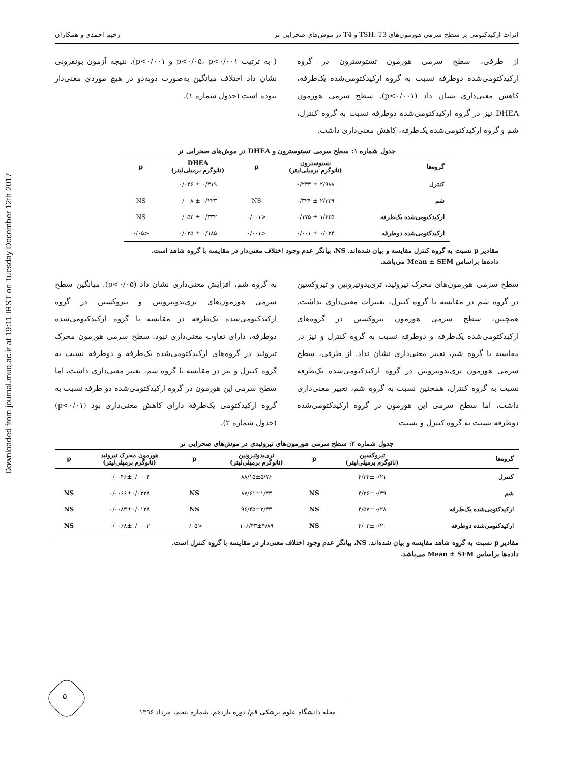Downloaded from journal.muq.ac.ir at 19:11 IRST on Tuesday December 12th 2017
اثرات ارکیدکتومی بر سطح سرمی هورمون‌های TSH، T3 و T4 در موش‌های صحرایی نر رحیم احمدی و همکاران
از طرفی، سطح سرمی هورمون تستوسترون در گروه ارکیدکتومی‌شده دوطرفه نسبت به گروه ارکیدکتومی‌شده یک‌طرفه، کاهش معنی‌داری نشان داد (p<۰/۰۰۱). سطح سرمی هورمون DHEA نیز در گروه ارکیدکتومی‌شده دوطرفه نسبت به گروه کنترل، شم و گروه ارکیدکتومی‌شده یک‌طرفه، کاهش معنی‌داری داشت.
( به ترتیب p<۰/۰۵، p<۰/۰۰۱ و p<۰/۰۰۱). نتیجه آزمون بونفرونی نشان داد اختلاف میانگین به‌صورت دوبه‌دو در هیچ موردی معنی‌دار نبوده است (جدول شماره ۱).
جدول شماره ۱: سطح سرمی تستوسترون و DHEA در موش‌های صحرایی نر
| گروه‌ها | تستوسترون (نانوگرم برمیلی‌لیتر) | p | DHEA (نانوگرم برمیلی‌لیتر) | p |
| --- | --- | --- | --- | --- |
| کنترل | ۲/۹۸۸ ± ۰/۲۳۳ | | ۰/۳۱۹ ± ۰/۰۴۶ | |
| شم | ۲/۳۲۹ ± ۰/۳۲۴ | NS | ۰/۲۲۳ ± ۰/۰۰۸ | NS |
| ارکیدکتومی‌شده یک‌طرفه | ۱/۴۲۵ ± ۰/۱۷۵ | <۰/۰۰۱ | ۰/۳۳۲ ± ۰/۰۵۲ | NS |
| ارکیدکتومی‌شده دوطرفه | ۰/۰۲۴ ± ۰/۰۰۱ | <۰/۰۰۱ | ۰/۱۸۵ ± ۰/۰۲۵ | <۰/۰۵ |
مقادیر p نسبت به گروه کنترل مقایسه و بیان شده‌اند. NS، بیانگر عدم وجود اختلاف معنی‌دار در مقایسه با گروه شاهد است.
داده‌ها براساس Mean ± SEM می‌باشد.
سطح سرمی هورمون‌های محرک تیروئید، تری‌یدوتیرونین و تیروکسین در گروه شم در مقایسه با گروه کنترل، تغییرات معنی‌داری نداشت. همچنین، سطح سرمی هورمون تیروکسین در گروه‌های ارکیدکتومی‌شده یک‌طرفه و دوطرفه نسبت به گروه کنترل و نیز در مقایسه با گروه شم، تغییر معنی‌داری نشان نداد. از طرفی، سطح سرمی هورمون تری‌یدوتیرونین در گروه ارکیدکتومی‌شده یک‌طرفه نسبت به گروه کنترل، همچنین نسبت به گروه شم، تغییر معنی‌داری داشت، اما سطح سرمی این هورمون در گروه ارکیدکتومی‌شده دوطرفه نسبت به گروه کنترل و نسبت
به گروه شم، افزایش معنی‌داری نشان داد (p<۰/۰۵). میانگین سطح سرمی هورمون‌های تری‌یدوتیرونین و تیروکسین در گروه ارکیدکتومی‌شده یک‌طرفه در مقایسه با گروه ارکیدکتومی‌شده دوطرفه، دارای تفاوت معنی‌داری نبود. سطح سرمی هورمون محرک تیروئید در گروه‌های ارکیدکتومی‌شده یک‌طرفه و دوطرفه نسبت به گروه کنترل و نیز در مقایسه با گروه شم، تغییر معنی‌داری داشت، اما سطح سرمی این هورمون در گروه ارکیدکتومی‌شده دو طرفه نسبت به گروه ارکیدکتومی یک‌طرفه دارای کاهش معنی‌داری بود (p<۰/۰۱) (جدول شماره ۲).
جدول شماره ۲: سطح سرمی هورمون‌های تیروئیدی در موش‌های صحرایی نر
| گروه‌ها | تیروکسین (نانوگرم برمیلی‌لیتر) | p | تری‌یدوتیرونین (نانوگرم برمیلی‌لیتر) | p | هورمون محرک تیروئید (نانوگرم برمیلی‌لیتر) | p |
| --- | --- | --- | --- | --- | --- | --- |
| کنترل | ۴/۳۴±۰/۲۱ | | ۸۸/۱۵±۵/۷۶ | | ۰/۰۰۴۶±۰/۰۰۰۴ | |
| شم | ۴/۳۶±۰/۳۹ | NS | ۸۷/۶۱±۱/۴۳ | NS | ۰/۰۰۶۶±۰/۰۲۲۸ | NS |
| ارکیدکتومی‌شده یک‌طرفه | ۴/۵۷±۰/۲۸ | NS | ۹۶/۴۵±۳/۳۳ | NS | ۰/۰۰۸۳±۰/۰۱۲۸ | NS |
| ارکیدکتومی‌شده دوطرفه | ۴/۰۲±۰/۲۰ | NS | ۱۰۶/۴۳±۴/۸۹ | <۰/۰۵ | ۰/۰۰۶۸±۰/۰۰۰۲ | NS |
مقادیر p نسبت به گروه شاهد مقایسه و بیان شده‌اند. NS، بیانگر عدم وجود اختلاف معنی‌دار در مقایسه با گروه کنترل است.
داده‌ها براساس Mean ± SEM می‌باشد.
۵
مجله دانشگاه علوم پزشکی قم/ دوره یازدهم، شماره پنجم، مرداد ۱۳۹۶